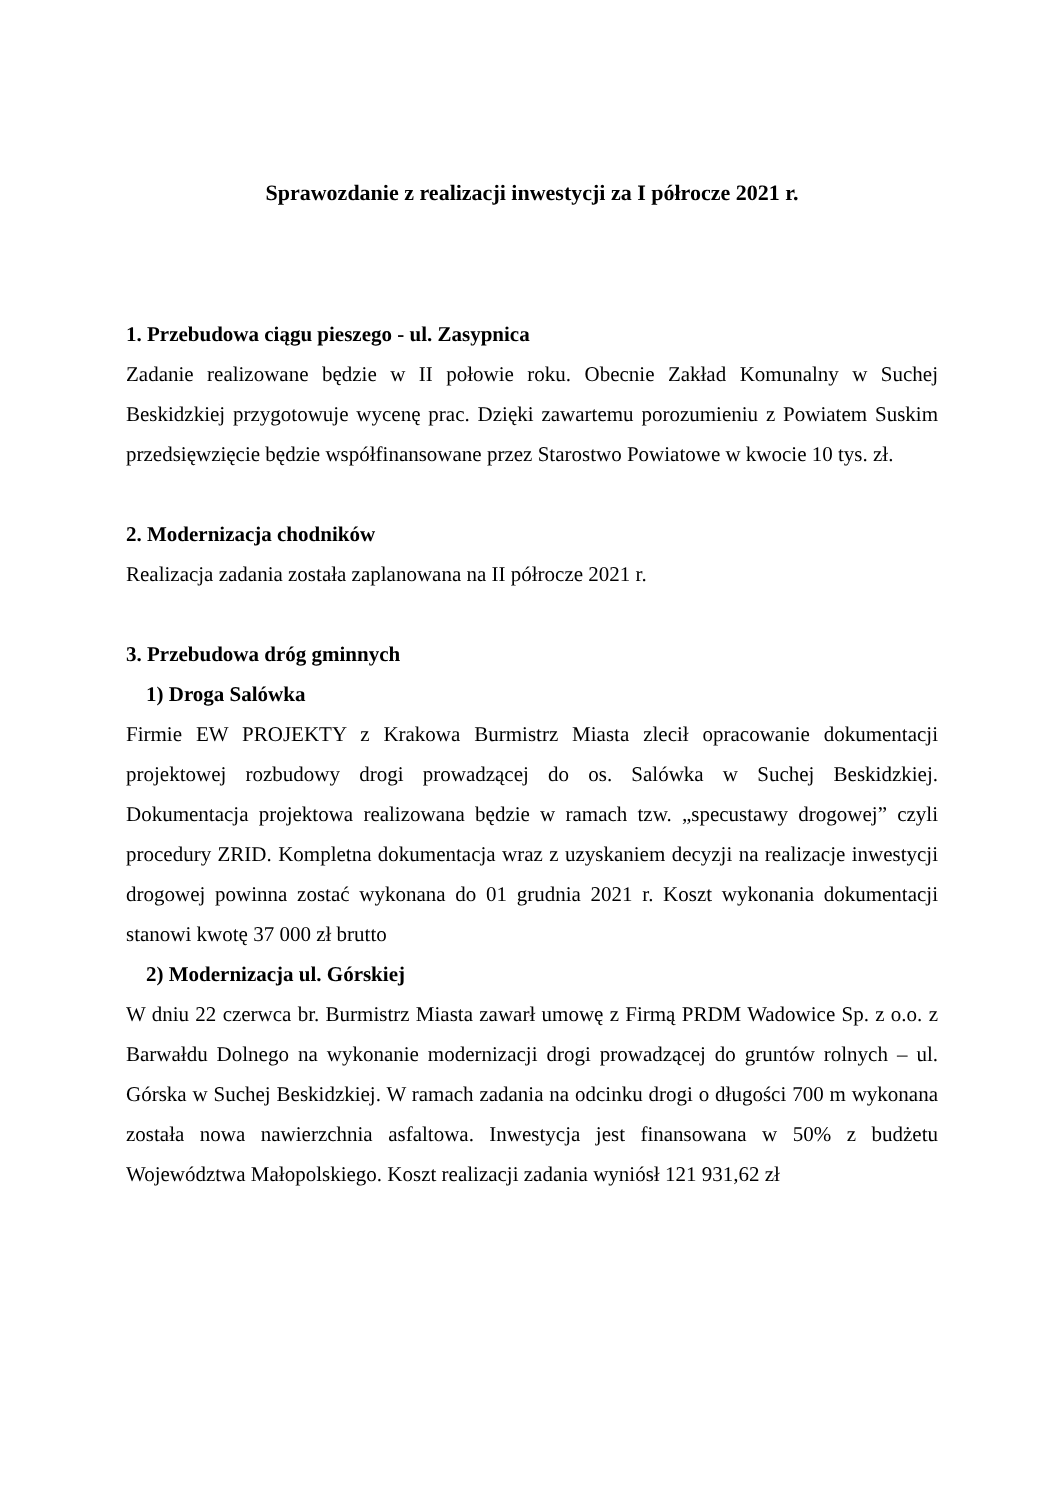Sprawozdanie z realizacji inwestycji za I półrocze 2021 r.
1. Przebudowa ciągu pieszego - ul. Zasypnica
Zadanie realizowane będzie w II połowie roku. Obecnie Zakład Komunalny w Suchej Beskidzkiej przygotowuje wycenę prac. Dzięki zawartemu porozumieniu z Powiatem Suskim przedsięwzięcie będzie współfinansowane przez Starostwo Powiatowe w kwocie 10 tys. zł.
2. Modernizacja chodników
Realizacja zadania została zaplanowana na II półrocze 2021 r.
3. Przebudowa dróg gminnych
1) Droga Salówka
Firmie EW PROJEKTY z Krakowa Burmistrz Miasta zlecił opracowanie dokumentacji projektowej rozbudowy drogi prowadzącej do os. Salówka w Suchej Beskidzkiej. Dokumentacja projektowa realizowana będzie w ramach tzw. „specustawy drogowej” czyli procedury ZRID. Kompletna dokumentacja wraz z uzyskaniem decyzji na realizacje inwestycji drogowej powinna zostać wykonana do 01 grudnia 2021 r. Koszt wykonania dokumentacji stanowi kwotę 37 000 zł brutto
2) Modernizacja ul. Górskiej
W dniu 22 czerwca br. Burmistrz Miasta zawarł umowę z Firmą PRDM Wadowice Sp. z o.o. z Barwałdu Dolnego na wykonanie modernizacji drogi prowadzącej do gruntów rolnych – ul. Górska w Suchej Beskidzkiej. W ramach zadania na odcinku drogi o długości 700 m wykonana została nowa nawierzchnia asfaltowa. Inwestycja jest finansowana w 50% z budżetu Województwa Małopolskiego. Koszt realizacji zadania wyniósł 121 931,62 zł